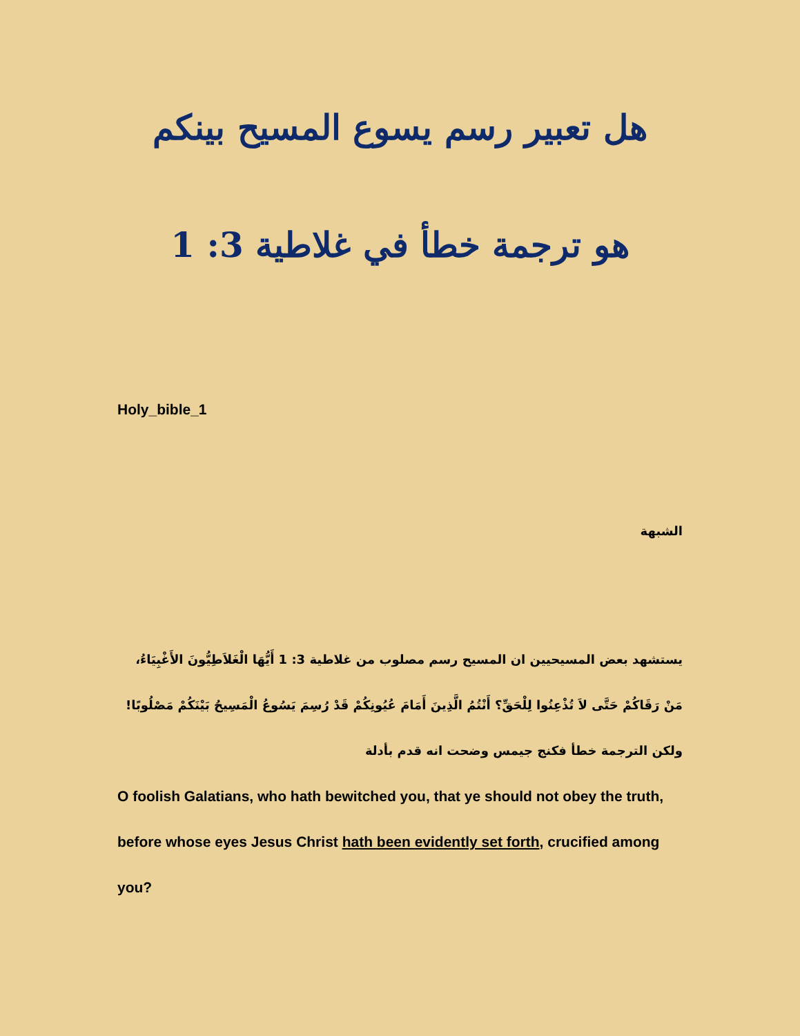هل تعبير رسم يسوع المسيح بينكم
هو ترجمة خطأ في غلاطية 3: 1
Holy_bible_1
الشبهة
يستشهد بعض المسيحيين ان المسيح رسم مصلوب من غلاطية 3: 1 أَيُّهَا الْغَلاَطِيُّونَ الأَغْبِيَاءُ،
مَنْ رَقَاكُمْ حَتَّى لاَ تُذْعِنُوا لِلْحَقِّ؟ أَنْتُمُ الَّذِينَ أَمَامَ عُيُونِكُمْ قَدْ رُسِمَ يَسُوعُ الْمَسِيحُ بَيْنَكُمْ مَصْلُوبًا!
ولكن الترجمة خطأ فكنج جيمس وضحت انه قدم بأدلة
O foolish Galatians, who hath bewitched you, that ye should not obey the truth, before whose eyes Jesus Christ hath been evidently set forth, crucified among you?